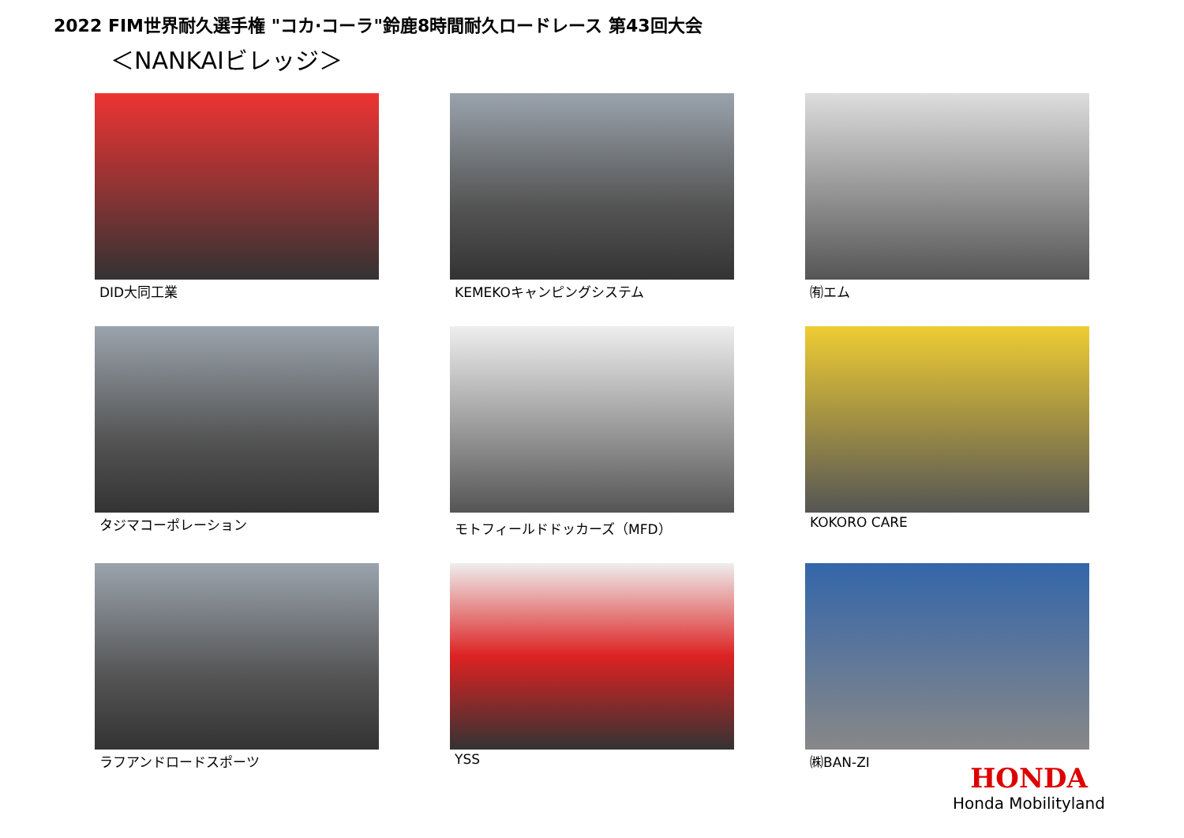2022 FIM世界耐久選手権 "コカ·コーラ"鈴鹿8時間耐久ロードレース 第43回大会
＜NANKAIビレッジ＞
DID大同工業
KEMEKOキャンピングシステム
㈲エム
タジマコーポレーション
モトフィールドドッカーズ（MFD）
KOKORO CARE
ラフアンドロードスポーツ
YSS
㈱BAN-ZI
HONDA
Honda Mobilityland